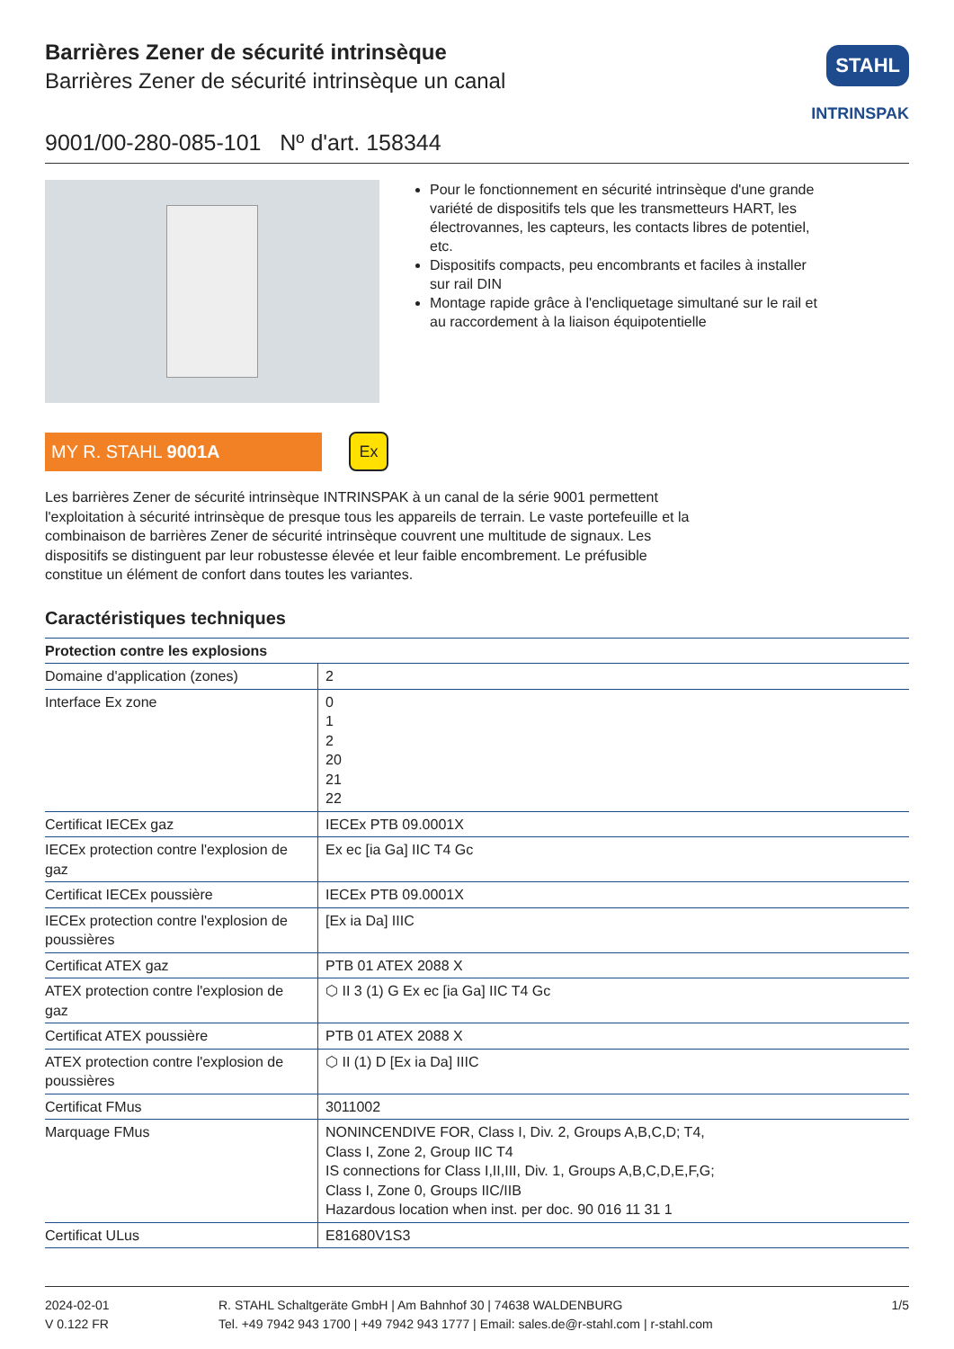STAHL
INTRINSPAK
Barrières Zener de sécurité intrinsèque
Barrières Zener de sécurité intrinsèque un canal
9001/00-280-085-101 Nº d'art. 158344
Pour le fonctionnement en sécurité intrinsèque d'une grande variété de dispositifs tels que les transmetteurs HART, les électrovannes, les capteurs, les contacts libres de potentiel, etc.
Dispositifs compacts, peu encombrants et faciles à installer sur rail DIN
Montage rapide grâce à l'encliquetage simultané sur le rail et au raccordement à la liaison équipotentielle
MY R. STAHL 9001A
Ex
Les barrières Zener de sécurité intrinsèque INTRINSPAK à un canal de la série 9001 permettent l'exploitation à sécurité intrinsèque de presque tous les appareils de terrain. Le vaste portefeuille et la combinaison de barrières Zener de sécurité intrinsèque couvrent une multitude de signaux. Les dispositifs se distinguent par leur robustesse élevée et leur faible encombrement. Le préfusible constitue un élément de confort dans toutes les variantes.
Caractéristiques techniques
| Protection contre les explosions | |
| --- | --- |
| Domaine d'application (zones) | 2 |
| Interface Ex zone | 0 1 2 20 21 22 |
| Certificat IECEx gaz | IECEx PTB 09.0001X |
| IECEx protection contre l'explosion de gaz | Ex ec [ia Ga] IIC T4 Gc |
| Certificat IECEx poussière | IECEx PTB 09.0001X |
| IECEx protection contre l'explosion de poussières | [Ex ia Da] IIIC |
| Certificat ATEX gaz | PTB 01 ATEX 2088 X |
| ATEX protection contre l'explosion de gaz | ⬡ II 3 (1) G Ex ec [ia Ga] IIC T4 Gc |
| Certificat ATEX poussière | PTB 01 ATEX 2088 X |
| ATEX protection contre l'explosion de poussières | ⬡ II (1) D [Ex ia Da] IIIC |
| Certificat FMus | 3011002 |
| Marquage FMus | NONINCENDIVE FOR, Class I, Div. 2, Groups A,B,C,D; T4, Class I, Zone 2, Group IIC T4 IS connections for Class I,II,III, Div. 1, Groups A,B,C,D,E,F,G; Class I, Zone 0, Groups IIC/IIB Hazardous location when inst. per doc. 90 016 11 31 1 |
| Certificat ULus | E81680V1S3 |
2024-02-01
V 0.122 FR
R. STAHL Schaltgeräte GmbH | Am Bahnhof 30 | 74638 WALDENBURG
Tel. +49 7942 943 1700 | +49 7942 943 1777 | Email: sales.de@r-stahl.com | r-stahl.com
1/5